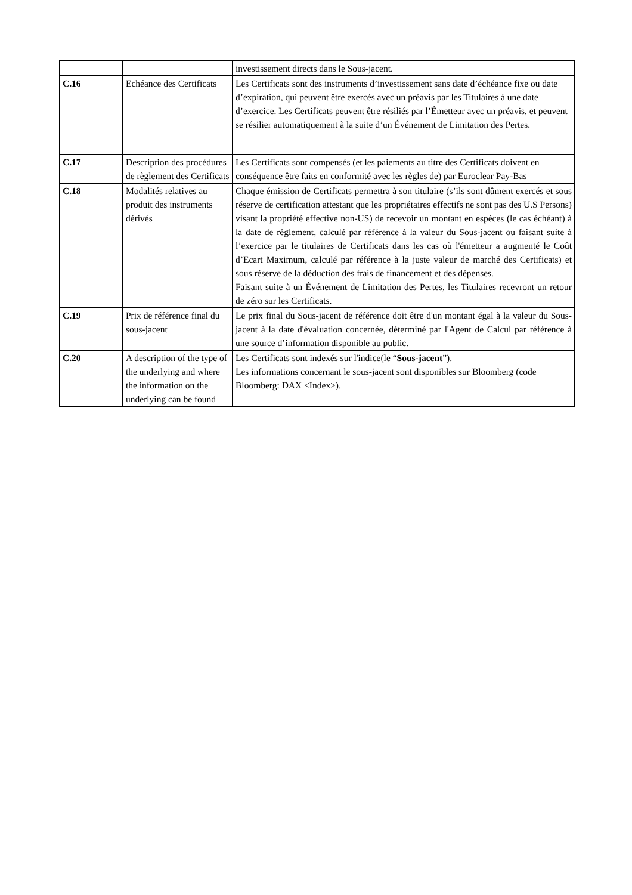| | | investissement directs dans le Sous-jacent. |
| C.16 | Echéance des Certificats | Les Certificats sont des instruments d’investissement sans date d’échéance fixe ou date d’expiration, qui peuvent être exercés avec un préavis par les Titulaires à une date d’exercice. Les Certificats peuvent être résiliés par l’Émetteur avec un préavis, et peuvent se résilier automatiquement à la suite d’un Événement de Limitation des Pertes. |
| C.17 | Description des procédures de règlement des Certificats | Les Certificats sont compensés (et les paiements au titre des Certificats doivent en conséquence être faits en conformité avec les règles de) par Euroclear Pay-Bas |
| C.18 | Modalités relatives au produit des instruments dérivés | Chaque émission de Certificats permettra à son titulaire (s’ils sont dûment exercés et sous réserve de certification attestant que les propriétaires effectifs ne sont pas des U.S Persons) visant la propriété effective non-US) de recevoir un montant en espèces (le cas échéant) à la date de règlement, calculé par référence à la valeur du Sous-jacent ou faisant suite à l’exercice par le titulaires de Certificats dans les cas où l'émetteur a augmenté le Coût d’Ecart Maximum, calculé par référence à la juste valeur de marché des Certificats) et sous réserve de la déduction des frais de financement et des dépenses. Faisant suite à un Événement de Limitation des Pertes, les Titulaires recevront un retour de zéro sur les Certificats. |
| C.19 | Prix de référence final du sous-jacent | Le prix final du Sous-jacent de référence doit être d'un montant égal à la valeur du Sous-jacent à la date d'évaluation concernée, déterminé par l'Agent de Calcul par référence à une source d’information disponible au public. |
| C.20 | A description of the type of the underlying and where the information on the underlying can be found | Les Certificats sont indexés sur l'indice(le “ Sous-jacent ”). Les informations concernant le sous-jacent sont disponibles sur Bloomberg (code Bloomberg: DAX <Index>). |